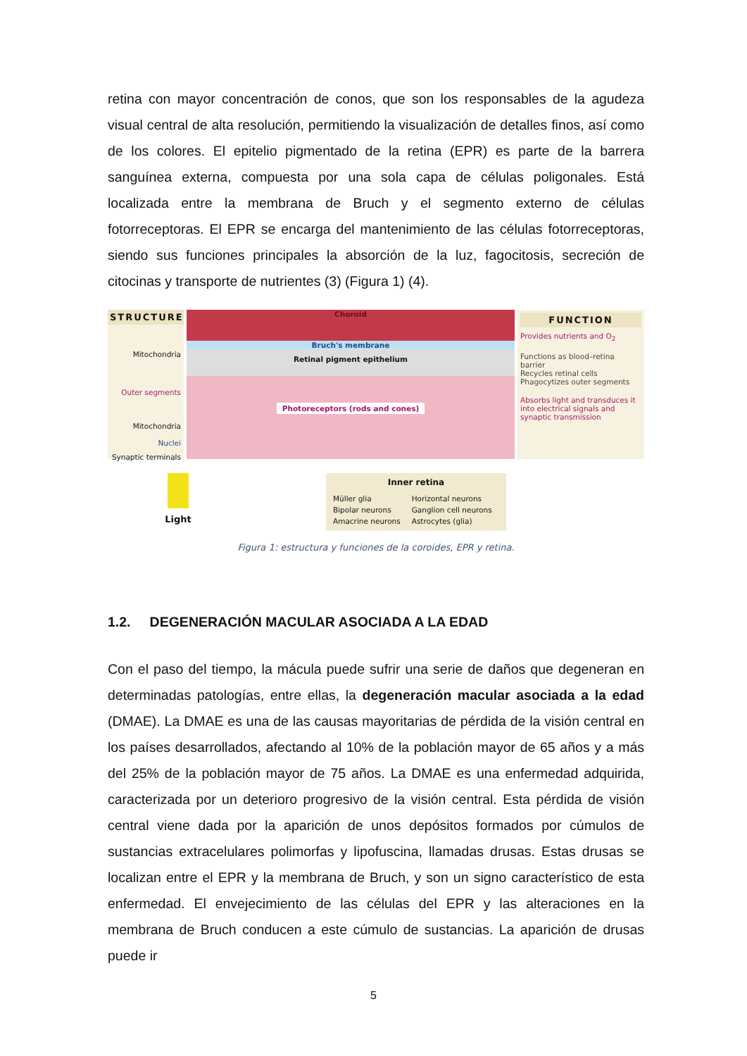retina con mayor concentración de conos, que son los responsables de la agudeza visual central de alta resolución, permitiendo la visualización de detalles finos, así como de los colores. El epitelio pigmentado de la retina (EPR) es parte de la barrera sanguínea externa, compuesta por una sola capa de células poligonales. Está localizada entre la membrana de Bruch y el segmento externo de células fotorreceptoras. El EPR se encarga del mantenimiento de las células fotorreceptoras, siendo sus funciones principales la absorción de la luz, fagocitosis, secreción de citocinas y transporte de nutrientes (3) (Figura 1) (4).
STRUCTURE
Mitochondria
Outer segments
Mitochondria
Nuclei
Synaptic terminals
Choroid
Bruch's membrane
Retinal pigment epithelium
Photoreceptors (rods and cones)
FUNCTION
Provides nutrients and O<sub>2</sub>
Functions as blood–retina barrier
Recycles retinal cells
Phagocytizes outer segments
Absorbs light and transduces it into electrical signals and synaptic transmission
Light
Inner retina
Müller glia
Bipolar neurons
Amacrine neurons
Horizontal neurons
Ganglion cell neurons
Astrocytes (glia)
Figura 1: estructura y funciones de la coroides, EPR y retina.
1.2. DEGENERACIÓN MACULAR ASOCIADA A LA EDAD
Con el paso del tiempo, la mácula puede sufrir una serie de daños que degeneran en determinadas patologías, entre ellas, la degeneración macular asociada a la edad (DMAE). La DMAE es una de las causas mayoritarias de pérdida de la visión central en los países desarrollados, afectando al 10% de la población mayor de 65 años y a más del 25% de la población mayor de 75 años. La DMAE es una enfermedad adquirida, caracterizada por un deterioro progresivo de la visión central. Esta pérdida de visión central viene dada por la aparición de unos depósitos formados por cúmulos de sustancias extracelulares polimorfas y lipofuscina, llamadas drusas. Estas drusas se localizan entre el EPR y la membrana de Bruch, y son un signo característico de esta enfermedad. El envejecimiento de las células del EPR y las alteraciones en la membrana de Bruch conducen a este cúmulo de sustancias. La aparición de drusas puede ir
5